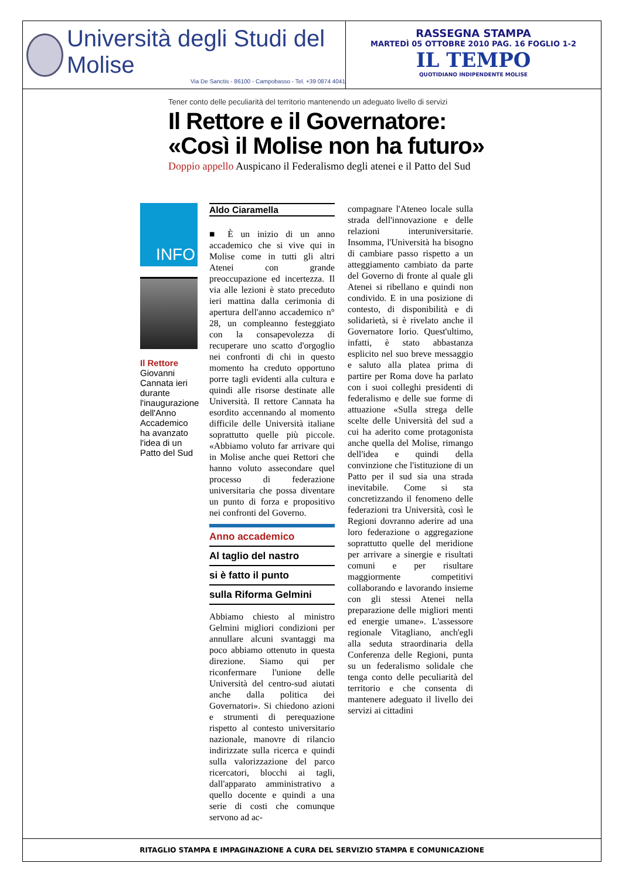Università degli Studi del Molise
Via De Sanctis - 86100 - Campobasso - Tel. +39 0874 4041
RASSEGNA STAMPA
MARTEDÌ 05 OTTOBRE 2010 PAG. 16 FOGLIO 1-2
IL TEMPO
QUOTIDIANO INDIPENDENTE MOLISE
Tener conto delle peculiarità del territorio mantenendo un adeguato livello di servizi
Il Rettore e il Governatore:
«Così il Molise non ha futuro»
Doppio appello Auspicano il Federalismo degli atenei e il Patto del Sud
INFO
Il Rettore
Giovanni Cannata ieri durante l'inaugurazione dell'Anno Accademico ha avanzato l'idea di un Patto del Sud
Aldo Ciaramella
■ È un inizio di un anno accademico che si vive qui in Molise come in tutti gli altri Atenei con grande preoccupazione ed incertezza. Il via alle lezioni è stato preceduto ieri mattina dalla cerimonia di apertura dell'anno accademico n° 28, un compleanno festeggiato con la consapevolezza di recuperare uno scatto d'orgoglio nei confronti di chi in questo momento ha creduto opportuno porre tagli evidenti alla cultura e quindi alle risorse destinate alle Università. Il rettore Cannata ha esordito accennando al momento difficile delle Università italiane soprattutto quelle più piccole. «Abbiamo voluto far arrivare qui in Molise anche quei Rettori che hanno voluto assecondare quel processo di federazione universitaria che possa diventare un punto di forza e propositivo nei confronti del Governo.
Anno accademico
Al taglio del nastro
si è fatto il punto
sulla Riforma Gelmini
Abbiamo chiesto al ministro Gelmini migliori condizioni per annullare alcuni svantaggi ma poco abbiamo ottenuto in questa direzione. Siamo qui per riconfermare l'unione delle Università del centro-sud aiutati anche dalla politica dei Governatori». Si chiedono azioni e strumenti di perequazione rispetto al contesto universitario nazionale, manovre di rilancio indirizzate sulla ricerca e quindi sulla valorizzazione del parco ricercatori, blocchi ai tagli, dall'apparato amministrativo a quello docente e quindi a una serie di costi che comunque servono ad ac-
compagnare l'Ateneo locale sulla strada dell'innovazione e delle relazioni interuniversitarie. Insomma, l'Università ha bisogno di cambiare passo rispetto a un atteggiamento cambiato da parte del Governo di fronte al quale gli Atenei si ribellano e quindi non condivido. E in una posizione di contesto, di disponibilità e di solidarietà, si è rivelato anche il Governatore Iorio. Quest'ultimo, infatti, è stato abbastanza esplicito nel suo breve messaggio e saluto alla platea prima di partire per Roma dove ha parlato con i suoi colleghi presidenti di federalismo e delle sue forme di attuazione «Sulla strega delle scelte delle Università del sud a cui ha aderito come protagonista anche quella del Molise, rimango dell'idea e quindi della convinzione che l'istituzione di un Patto per il sud sia una strada inevitabile. Come si sta concretizzando il fenomeno delle federazioni tra Università, così le Regioni dovranno aderire ad una loro federazione o aggregazione soprattutto quelle del meridione per arrivare a sinergie e risultati comuni e per risultare maggiormente competitivi collaborando e lavorando insieme con gli stessi Atenei nella preparazione delle migliori menti ed energie umane». L'assessore regionale Vitagliano, anch'egli alla seduta straordinaria della Conferenza delle Regioni, punta su un federalismo solidale che tenga conto delle peculiarità del territorio e che consenta di mantenere adeguato il livello dei servizi ai cittadini
RITAGLIO STAMPA E IMPAGINAZIONE A CURA DEL SERVIZIO STAMPA E COMUNICAZIONE